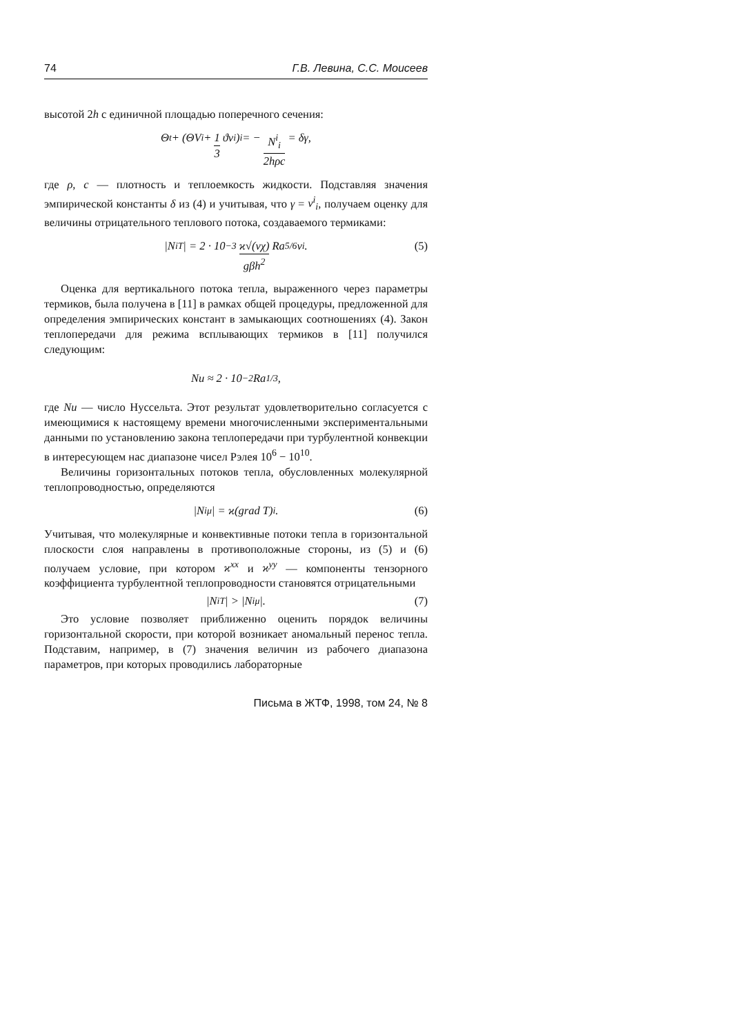74 Г.В. Левина, С.С. Моисеев
высотой 2h с единичной площадью поперечного сечения:
Θ<sub>t</sub> + (ΘV<sup>i</sup> + 1 3 ϑv<sup>i</sup>)<sub>i</sub> = − N<sup>i</sup><sub>i</sub> 2hρc = δγ,
где ρ, c — плотность и теплоемкость жидкости. Подставляя значения эмпирической константы δ из (4) и учитывая, что γ = v<sup>i</sup><sub>i</sub>, получаем оценку для величины отрицательного теплового потока, создаваемого термиками:
|N<sup>i</sup><sub>T</sub>| = 2 · 10<sup>−3</sup> ϰ√(νχ) gβh<sup>2</sup> Ra<sup>5/6</sup> v<sup>i</sup>. (5)
Оценка для вертикального потока тепла, выраженного через параметры термиков, была получена в [11] в рамках общей процедуры, предложенной для определения эмпирических констант в замыкающих соотношениях (4). Закон теплопередачи для режима всплывающих термиков в [11] получился следующим:
Nu ≈ 2 · 10<sup>−2</sup> Ra<sup>1/3</sup>,
где Nu — число Нуссельта. Этот результат удовлетворительно согласуется с имеющимися к настоящему времени многочисленными экспериментальными данными по установлению закона теплопередачи при турбулентной конвекции в интересующем нас диапазоне чисел Рэлея 10<sup>6</sup> − 10<sup>10</sup>.
Величины горизонтальных потоков тепла, обусловленных молекулярной теплопроводностью, определяются
|N<sup>i</sup><sub>μ</sub>| = ϰ(grad T)<sup>i</sup>. (6)
Учитывая, что молекулярные и конвективные потоки тепла в горизонтальной плоскости слоя направлены в противоположные стороны, из (5) и (6) получаем условие, при котором ϰ<sup>xx</sup> и ϰ<sup>yy</sup> — компоненты тензорного коэффициента турбулентной теплопроводности становятся отрицательными
|N<sup>i</sup><sub>T</sub>| > |N<sup>i</sup><sub>μ</sub>|. (7)
Это условие позволяет приближенно оценить порядок величины горизонтальной скорости, при которой возникает аномальный перенос тепла. Подставим, например, в (7) значения величин из рабочего диапазона параметров, при которых проводились лабораторные
Письма в ЖТФ, 1998, том 24, № 8